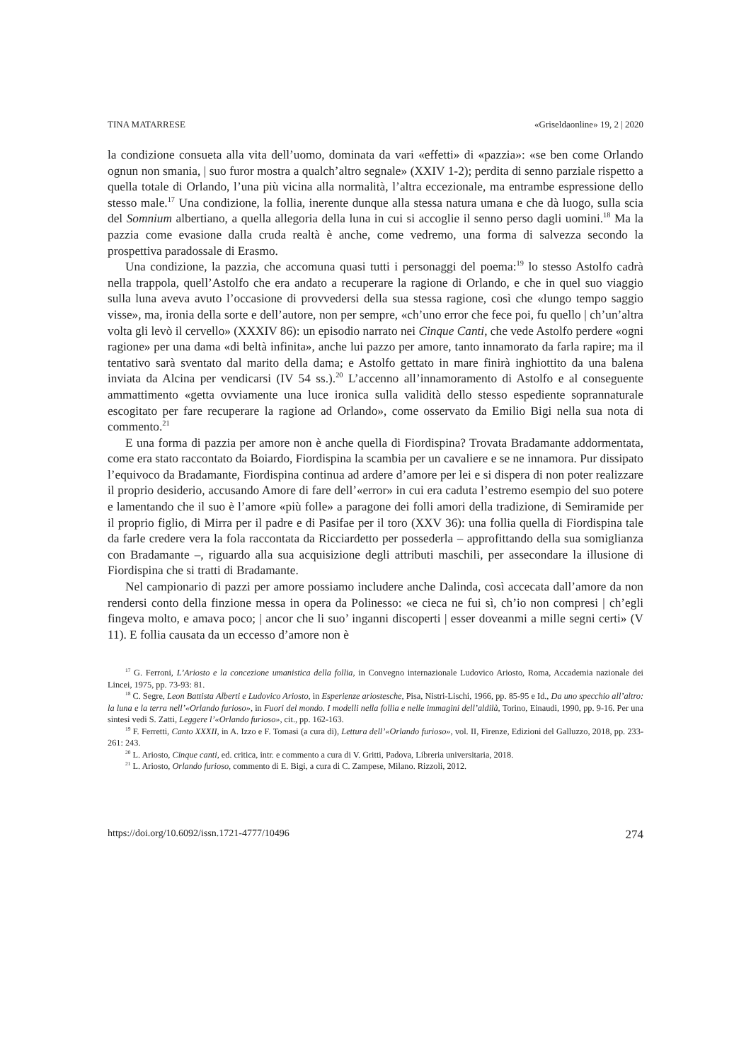TINA MATARRESE «Griseldaonline» 19, 2 | 2020
la condizione consueta alla vita dell’uomo, dominata da vari «effetti» di «pazzia»: «se ben come Orlando ognun non smania, | suo furor mostra a qualch’altro segnale» (XXIV 1-2); perdita di senno parziale rispetto a quella totale di Orlando, l’una più vicina alla normalità, l’altra eccezionale, ma entrambe espressione dello stesso male.<sup>17</sup> Una condizione, la follia, inerente dunque alla stessa natura umana e che dà luogo, sulla scia del Somnium albertiano, a quella allegoria della luna in cui si accoglie il senno perso dagli uomini.<sup>18</sup> Ma la pazzia come evasione dalla cruda realtà è anche, come vedremo, una forma di salvezza secondo la prospettiva paradossale di Erasmo.
Una condizione, la pazzia, che accomuna quasi tutti i personaggi del poema:<sup>19</sup> lo stesso Astolfo cadrà nella trappola, quell’Astolfo che era andato a recuperare la ragione di Orlando, e che in quel suo viaggio sulla luna aveva avuto l’occasione di provvedersi della sua stessa ragione, così che «lungo tempo saggio visse», ma, ironia della sorte e dell’autore, non per sempre, «ch’uno error che fece poi, fu quello | ch’un’altra volta gli levò il cervello» (XXXIV 86): un episodio narrato nei Cinque Canti, che vede Astolfo perdere «ogni ragione» per una dama «di beltà infinita», anche lui pazzo per amore, tanto innamorato da farla rapire; ma il tentativo sarà sventato dal marito della dama; e Astolfo gettato in mare finirà inghiottito da una balena inviata da Alcina per vendicarsi (IV 54 ss.).<sup>20</sup> L’accenno all’innamoramento di Astolfo e al conseguente ammattimento «getta ovviamente una luce ironica sulla validità dello stesso espediente soprannaturale escogitato per fare recuperare la ragione ad Orlando», come osservato da Emilio Bigi nella sua nota di commento.<sup>21</sup>
E una forma di pazzia per amore non è anche quella di Fiordispina? Trovata Bradamante addormentata, come era stato raccontato da Boiardo, Fiordispina la scambia per un cavaliere e se ne innamora. Pur dissipato l’equivoco da Bradamante, Fiordispina continua ad ardere d’amore per lei e si dispera di non poter realizzare il proprio desiderio, accusando Amore di fare dell’«error» in cui era caduta l’estremo esempio del suo potere e lamentando che il suo è l’amore «più folle» a paragone dei folli amori della tradizione, di Semiramide per il proprio figlio, di Mirra per il padre e di Pasifae per il toro (XXV 36): una follia quella di Fiordispina tale da farle credere vera la fola raccontata da Ricciardetto per possederla – approfittando della sua somiglianza con Bradamante –, riguardo alla sua acquisizione degli attributi maschili, per assecondare la illusione di Fiordispina che si tratti di Bradamante.
Nel campionario di pazzi per amore possiamo includere anche Dalinda, così accecata dall’amore da non rendersi conto della finzione messa in opera da Polinesso: «e cieca ne fui sì, ch’io non compresi | ch’egli fingeva molto, e amava poco; | ancor che li suo’ inganni discoperti | esser doveanmi a mille segni certi» (V 11). E follia causata da un eccesso d’amore non è
<sup>17</sup> G. Ferroni, L’Ariosto e la concezione umanistica della follia, in Convegno internazionale Ludovico Ariosto, Roma, Accademia nazionale dei Lincei, 1975, pp. 73-93: 81.
<sup>18</sup> C. Segre, Leon Battista Alberti e Ludovico Ariosto, in Esperienze ariostesche, Pisa, Nistri-Lischi, 1966, pp. 85-95 e Id., Da uno specchio all’altro: la luna e la terra nell’«Orlando furioso», in Fuori del mondo. I modelli nella follia e nelle immagini dell’aldilà, Torino, Einaudi, 1990, pp. 9-16. Per una sintesi vedi S. Zatti, Leggere l’«Orlando furioso», cit., pp. 162-163.
<sup>19</sup> F. Ferretti, Canto XXXII, in A. Izzo e F. Tomasi (a cura di), Lettura dell’«Orlando furioso», vol. II, Firenze, Edizioni del Galluzzo, 2018, pp. 233-261: 243.
<sup>20</sup> L. Ariosto, Cinque canti, ed. critica, intr. e commento a cura di V. Gritti, Padova, Libreria universitaria, 2018.
<sup>21</sup> L. Ariosto, Orlando furioso, commento di E. Bigi, a cura di C. Zampese, Milano. Rizzoli, 2012.
https://doi.org/10.6092/issn.1721-4777/10496 274